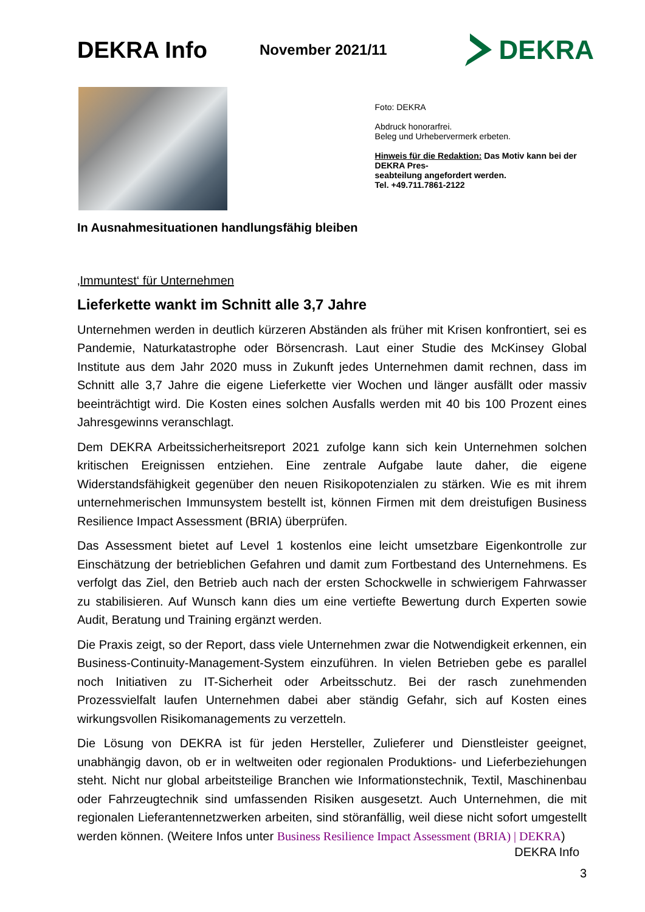DEKRA Info
November 2021/11
DEKRA
Foto: DEKRA
Abdruck honorarfrei.
Beleg und Urhebervermerk erbeten.
Hinweis für die Redaktion: Das Motiv kann bei der DEKRA Pres-
seabteilung angefordert werden.
Tel. +49.711.7861-2122
In Ausnahmesituationen handlungsfähig bleiben
‚Immuntest‘ für Unternehmen
Lieferkette wankt im Schnitt alle 3,7 Jahre
Unternehmen werden in deutlich kürzeren Abständen als früher mit Krisen konfrontiert, sei es Pandemie, Naturkatastrophe oder Börsencrash. Laut einer Studie des McKinsey Global Institute aus dem Jahr 2020 muss in Zukunft jedes Unternehmen damit rechnen, dass im Schnitt alle 3,7 Jahre die eigene Lieferkette vier Wochen und länger ausfällt oder massiv beeinträchtigt wird. Die Kosten eines solchen Ausfalls werden mit 40 bis 100 Prozent eines Jahresgewinns veranschlagt.
Dem DEKRA Arbeitssicherheitsreport 2021 zufolge kann sich kein Unternehmen solchen kritischen Ereignissen entziehen. Eine zentrale Aufgabe laute daher, die eigene Widerstandsfähigkeit gegenüber den neuen Risikopotenzialen zu stärken. Wie es mit ihrem unternehmerischen Immunsystem bestellt ist, können Firmen mit dem dreistufigen Business Resilience Impact Assessment (BRIA) überprüfen.
Das Assessment bietet auf Level 1 kostenlos eine leicht umsetzbare Eigenkontrolle zur Einschätzung der betrieblichen Gefahren und damit zum Fortbestand des Unternehmens. Es verfolgt das Ziel, den Betrieb auch nach der ersten Schockwelle in schwierigem Fahrwasser zu stabilisieren. Auf Wunsch kann dies um eine vertiefte Bewertung durch Experten sowie Audit, Beratung und Training ergänzt werden.
Die Praxis zeigt, so der Report, dass viele Unternehmen zwar die Notwendigkeit erkennen, ein Business-Continuity-Management-System einzuführen. In vielen Betrieben gebe es parallel noch Initiativen zu IT-Sicherheit oder Arbeitsschutz. Bei der rasch zunehmenden Prozessvielfalt laufen Unternehmen dabei aber ständig Gefahr, sich auf Kosten eines wirkungsvollen Risikomanagements zu verzetteln.
Die Lösung von DEKRA ist für jeden Hersteller, Zulieferer und Dienstleister geeignet, unabhängig davon, ob er in weltweiten oder regionalen Produktions- und Lieferbeziehungen steht. Nicht nur global arbeitsteilige Branchen wie Informationstechnik, Textil, Maschinenbau oder Fahrzeugtechnik sind umfassenden Risiken ausgesetzt. Auch Unternehmen, die mit regionalen Lieferantennetzwerken arbeiten, sind störanfällig, weil diese nicht sofort umgestellt werden können. (Weitere Infos unter Business Resilience Impact Assessment (BRIA) | DEKRA)
DEKRA Info
3